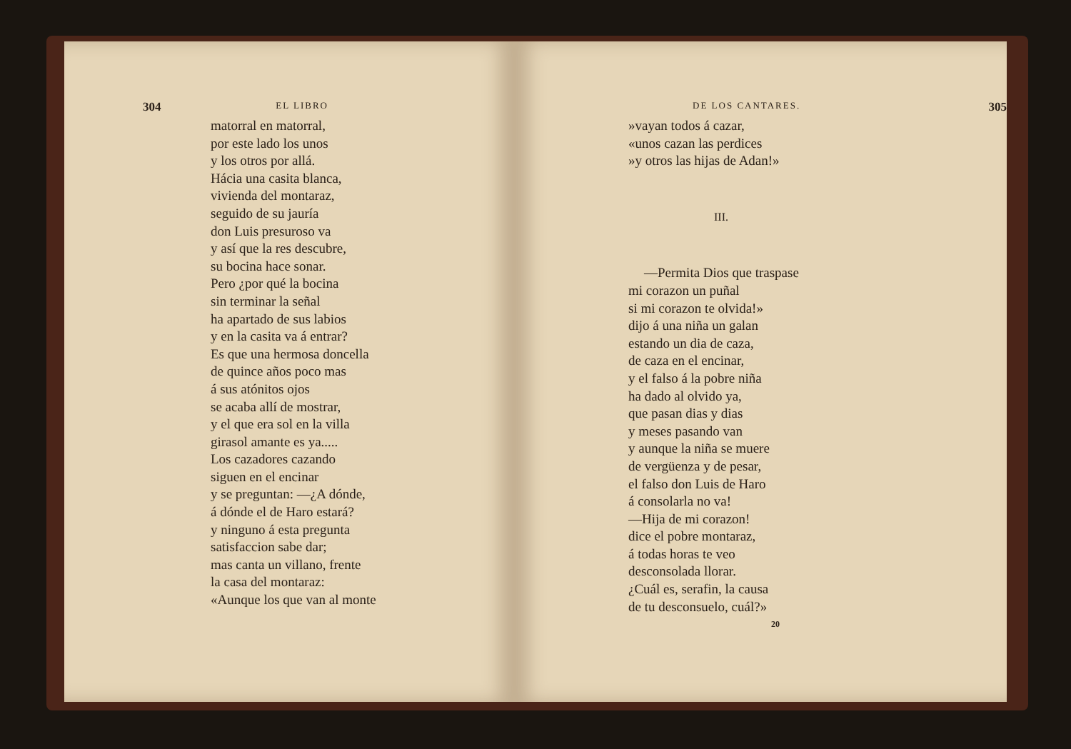304 EL LIBRO
matorral en matorral,
por este lado los unos
y los otros por allá.
Hácia una casita blanca,
vivienda del montaraz,
seguido de su jauría
don Luis presuroso va
y así que la res descubre,
su bocina hace sonar.
Pero ¿por qué la bocina
sin terminar la señal
ha apartado de sus labios
y en la casita va á entrar?
Es que una hermosa doncella
de quince años poco mas
á sus atónitos ojos
se acaba allí de mostrar,
y el que era sol en la villa
girasol amante es ya.....
Los cazadores cazando
siguen en el encinar
y se preguntan: —¿A dónde,
á dónde el de Haro estará?
y ninguno á esta pregunta
satisfaccion sabe dar;
mas canta un villano, frente
la casa del montaraz:
«Aunque los que van al monte
DE LOS CANTARES. 305
»vayan todos á cazar,
«unos cazan las perdices
»y otros las hijas de Adan!»
III.
—Permita Dios que traspase
mi corazon un puñal
si mi corazon te olvida!»
dijo á una niña un galan
estando un dia de caza,
de caza en el encinar,
y el falso á la pobre niña
ha dado al olvido ya,
que pasan dias y dias
y meses pasando van
y aunque la niña se muere
de vergüenza y de pesar,
el falso don Luis de Haro
á consolarla no va!
—Hija de mi corazon!
dice el pobre montaraz,
á todas horas te veo
desconsolada llorar.
¿Cuál es, serafin, la causa
de tu desconsuelo, cuál?»
20